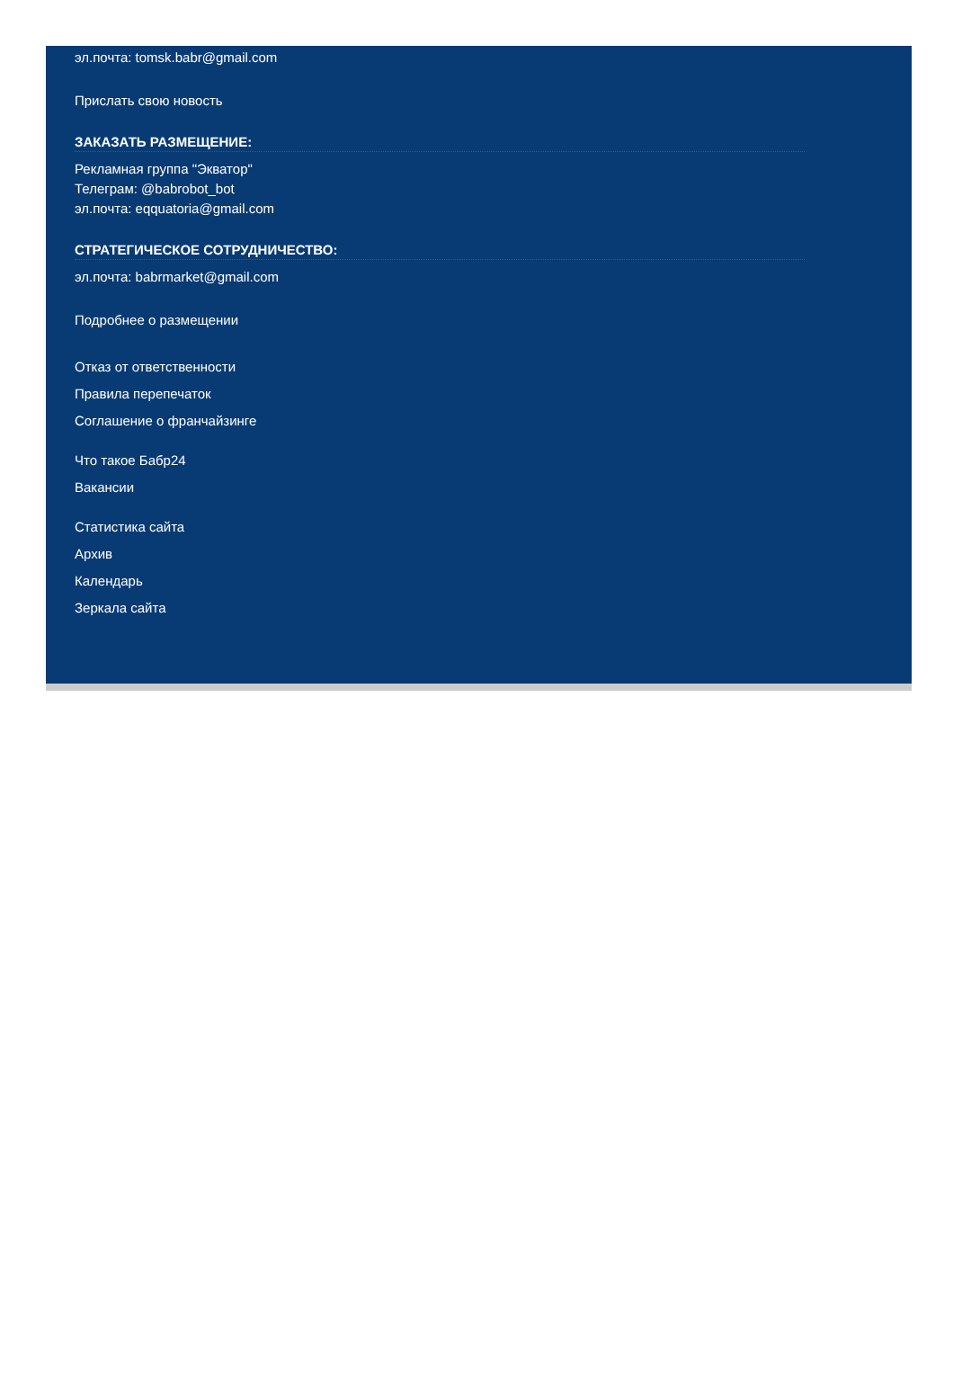эл.почта: tomsk.babr@gmail.com
Прислать свою новость
ЗАКАЗАТЬ РАЗМЕЩЕНИЕ:
Рекламная группа "Экватор"
Телеграм: @babrobot_bot
эл.почта: eqquatoria@gmail.com
СТРАТЕГИЧЕСКОЕ СОТРУДНИЧЕСТВО:
эл.почта: babrmarket@gmail.com
Подробнее о размещении
Отказ от ответственности
Правила перепечаток
Соглашение о франчайзинге
Что такое Бабр24
Вакансии
Статистика сайта
Архив
Календарь
Зеркала сайта